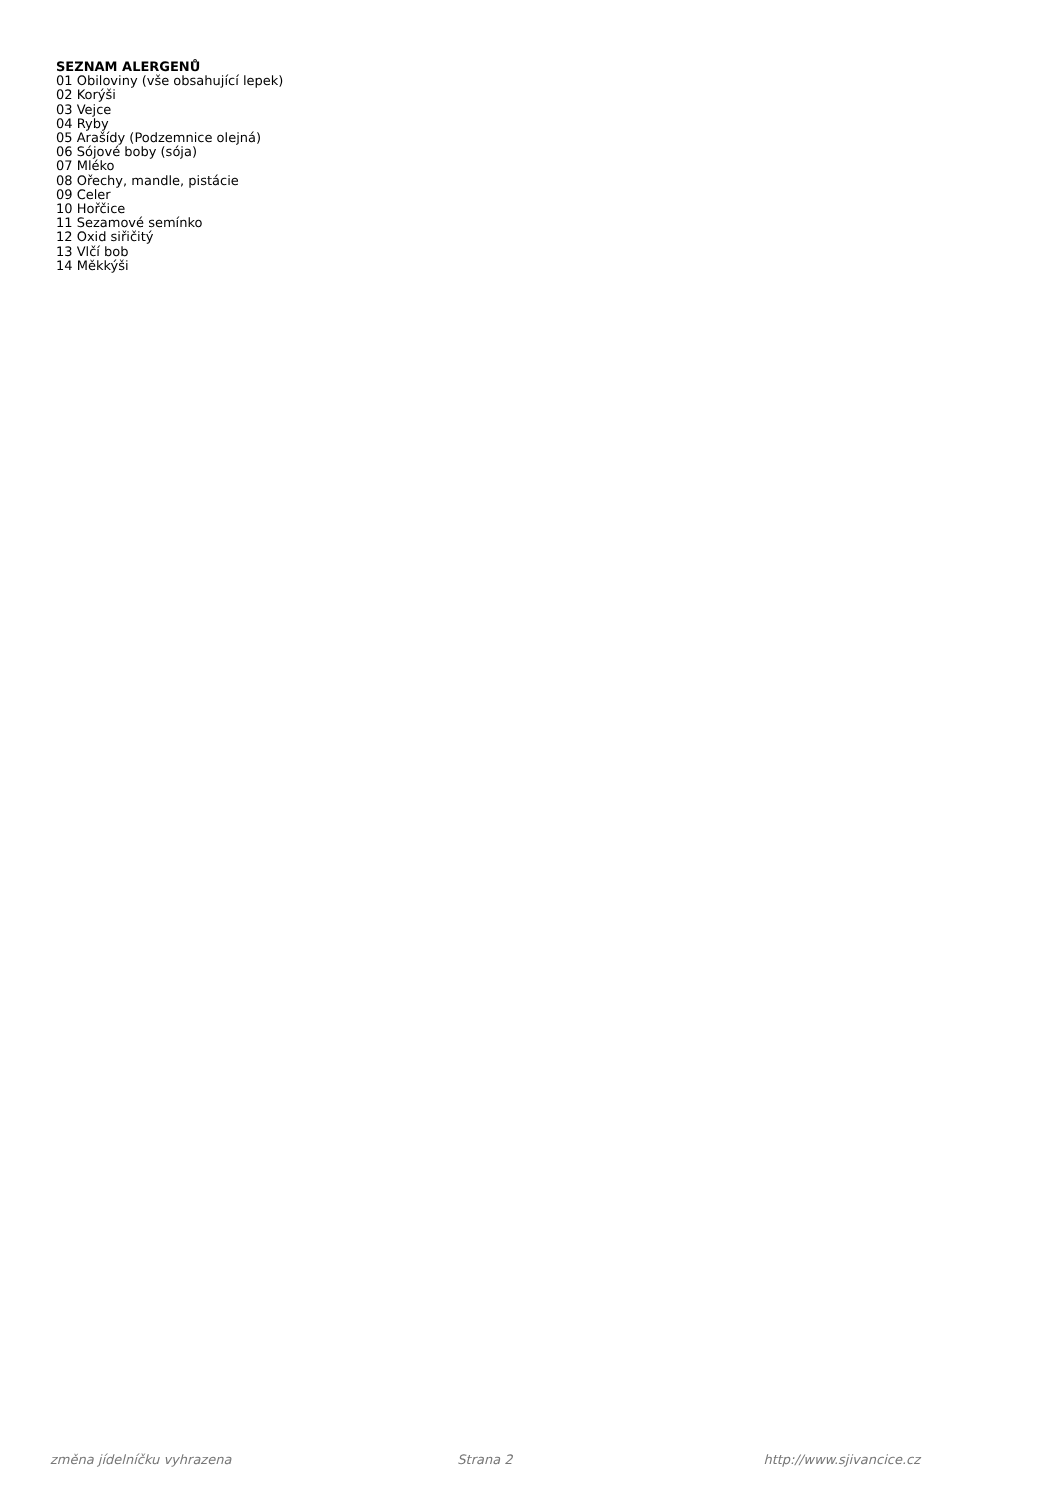SEZNAM ALERGENŮ
01 Obiloviny (vše obsahující lepek)
02 Korýši
03 Vejce
04 Ryby
05 Arašídy (Podzemnice olejná)
06 Sójové boby (sója)
07 Mléko
08 Ořechy, mandle, pistácie
09 Celer
10 Hořčice
11 Sezamové semínko
12 Oxid siřičitý
13 Vlčí bob
14 Měkkýši
změna jídelníčku vyhrazena Strana 2 http://www.sjivancice.cz